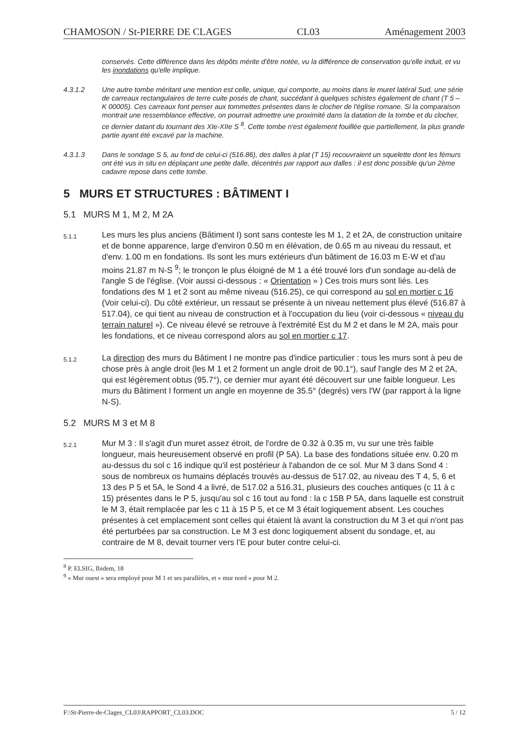CHAMOSON / St-PIERRE DE CLAGES CL03 Aménagement 2003
conservés. Cette différence dans les dépôts mérite d'être notée, vu la différence de conservation qu'elle induit, et vu les inondations qu'elle implique.
4.3.1.2 Une autre tombe méritant une mention est celle, unique, qui comporte, au moins dans le muret latéral Sud, une série de carreaux rectangulaires de terre cuite posés de chant, succédant à quelques schistes également de chant (T 5 – K 00005). Ces carreaux font penser aux tommettes présentes dans le clocher de l'église romane. Si la comparaison montrait une ressemblance effective, on pourrait admettre une proximité dans la datation de la tombe et du clocher, ce dernier datant du tournant des XIe-XIIe S <sup>8</sup>. Cette tombe n'est également fouillée que partiellement, la plus grande partie ayant été excavé par la machine.
4.3.1.3 Dans le sondage S 5, au fond de celui-ci (516.86), des dalles à plat (T 15) recouvraient un squelette dont les fémurs ont été vus in situ en déplaçant une petite dalle, décentrés par rapport aux dalles : il est donc possible qu'un 2ème cadavre repose dans cette tombe.
5 MURS ET STRUCTURES : BÂTIMENT I
5.1 MURS M 1, M 2, M 2A
5.1.1
Les murs les plus anciens (Bâtiment I) sont sans conteste les M 1, 2 et 2A, de construction unitaire et de bonne apparence, large d'environ 0.50 m en élévation, de 0.65 m au niveau du ressaut, et d'env. 1.00 m en fondations. Ils sont les murs extérieurs d'un bâtiment de 16.03 m E-W et d'au moins 21.87 m N-S <sup>9</sup>; le tronçon le plus éloigné de M 1 a été trouvé lors d'un sondage au-delà de l'angle S de l'église. (Voir aussi ci-dessous : « Orientation » ) Ces trois murs sont liés. Les fondations des M 1 et 2 sont au même niveau (516.25), ce qui correspond au sol en mortier c 16 (Voir celui-ci). Du côté extérieur, un ressaut se présente à un niveau nettement plus élevé (516.87 à 517.04), ce qui tient au niveau de construction et à l'occupation du lieu (voir ci-dessous « niveau du terrain naturel »). Ce niveau élevé se retrouve à l'extrémité Est du M 2 et dans le M 2A, mais pour les fondations, et ce niveau correspond alors au sol en mortier c 17.
5.1.2
La direction des murs du Bâtiment I ne montre pas d'indice particulier : tous les murs sont à peu de chose près à angle droit (les M 1 et 2 forment un angle droit de 90.1°), sauf l'angle des M 2 et 2A, qui est légèrement obtus (95.7°), ce dernier mur ayant été découvert sur une faible longueur. Les murs du Bâtiment I forment un angle en moyenne de 35.5° (degrés) vers l'W (par rapport à la ligne N-S).
5.2 MURS M 3 et M 8
5.2.1
Mur M 3 : Il s'agit d'un muret assez étroit, de l'ordre de 0.32 à 0.35 m, vu sur une très faible longueur, mais heureusement observé en profil (P 5A). La base des fondations située env. 0.20 m au-dessus du sol c 16 indique qu'il est postérieur à l'abandon de ce sol. Mur M 3 dans Sond 4 : sous de nombreux os humains déplacés trouvés au-dessus de 517.02, au niveau des T 4, 5, 6 et 13 des P 5 et 5A, le Sond 4 a livré, de 517.02 a 516.31, plusieurs des couches antiques (c 11 à c 15) présentes dans le P 5, jusqu'au sol c 16 tout au fond : la c 15B P 5A, dans laquelle est construit le M 3, était remplacée par les c 11 à 15 P 5, et ce M 3 était logiquement absent. Les couches présentes à cet emplacement sont celles qui étaient là avant la construction du M 3 et qui n'ont pas été perturbées par sa construction. Le M 3 est donc logiquement absent du sondage, et, au contraire de M 8, devait tourner vers l'E pour buter contre celui-ci.
<sup>8</sup> P. ELSIG, Ibidem, 18
<sup>9</sup> « Mur ouest » sera employé pour M 1 et ses parallèles, et « mur nord » pour M 2.
F:\St-Pierre-de-Clages_CL03\RAPPORT_CL03.DOC 5 / 12